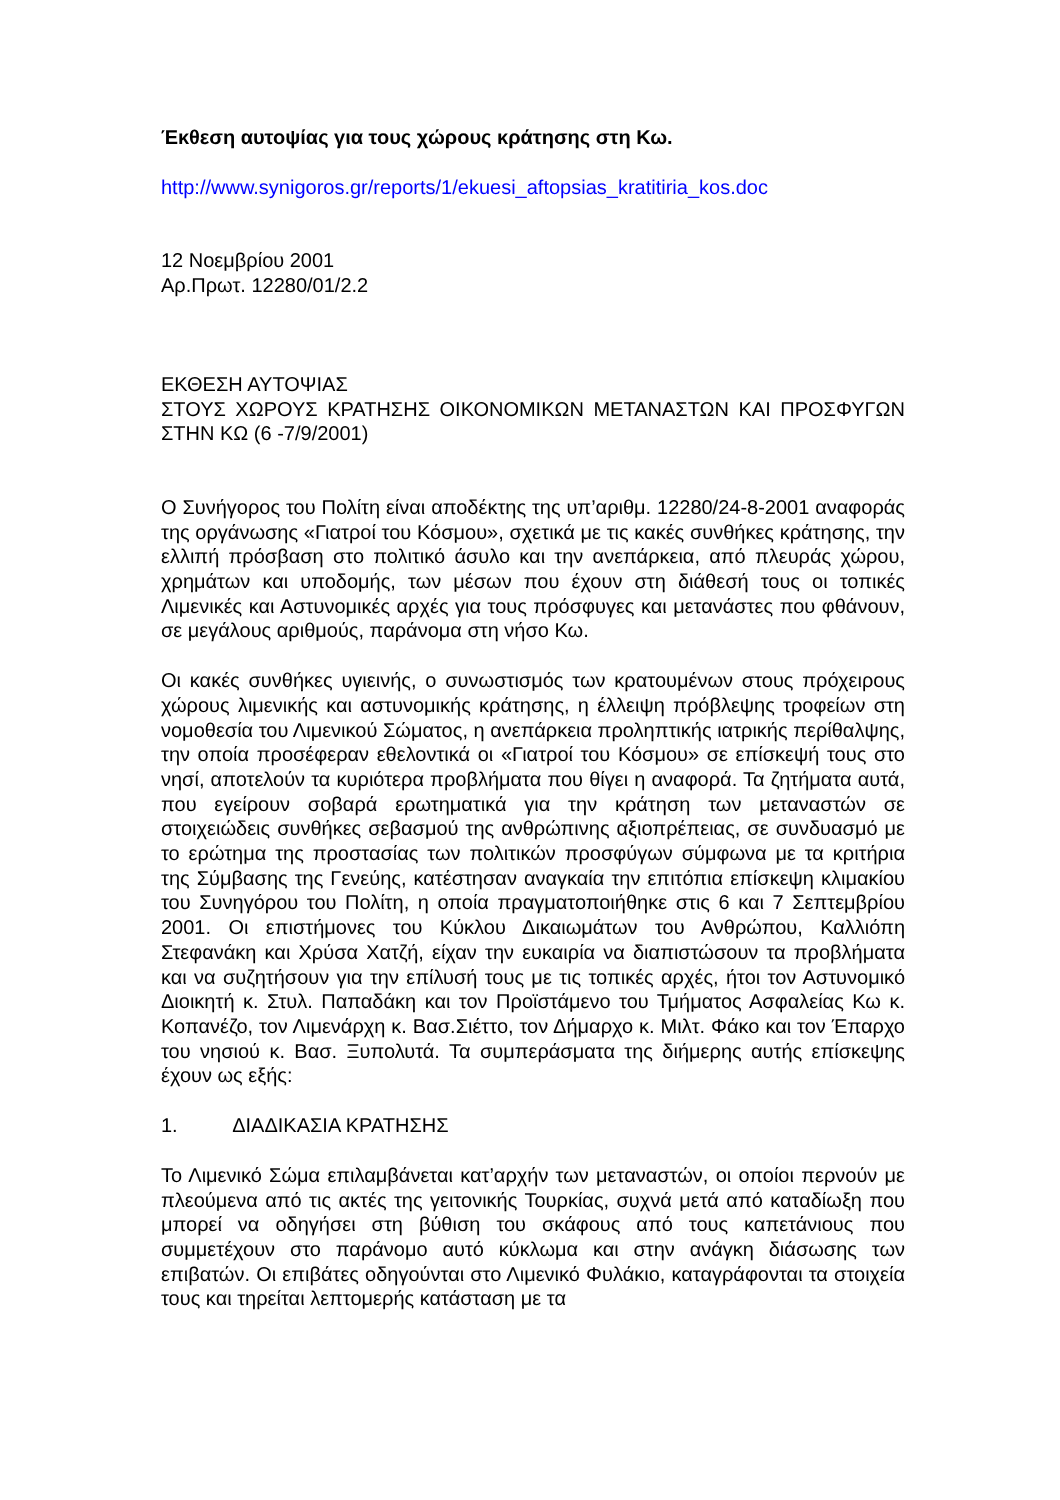Έκθεση αυτοψίας για τους χώρους κράτησης στη Κω.
http://www.synigoros.gr/reports/1/ekuesi_aftopsias_kratitiria_kos.doc
12 Νοεμβρίου 2001
Αρ.Πρωτ. 12280/01/2.2
ΕΚΘΕΣΗ ΑΥΤΟΨΙΑΣ
ΣΤΟΥΣ ΧΩΡΟΥΣ ΚΡΑΤΗΣΗΣ ΟΙΚΟΝΟΜΙΚΩΝ ΜΕΤΑΝΑΣΤΩΝ ΚΑΙ ΠΡΟΣΦΥΓΩΝ ΣΤΗΝ ΚΩ (6 -7/9/2001)
Ο Συνήγορος του Πολίτη είναι αποδέκτης της υπ’αριθμ. 12280/24-8-2001 αναφοράς της οργάνωσης «Γιατροί του Κόσμου», σχετικά με τις κακές συνθήκες κράτησης, την ελλιπή πρόσβαση στο πολιτικό άσυλο και την ανεπάρκεια, από πλευράς χώρου, χρημάτων και υποδομής, των μέσων που έχουν στη διάθεσή τους οι τοπικές Λιμενικές και Αστυνομικές αρχές για τους πρόσφυγες και μετανάστες που φθάνουν, σε μεγάλους αριθμούς, παράνομα στη νήσο Κω.
Οι κακές συνθήκες υγιεινής, ο συνωστισμός των κρατουμένων στους πρόχειρους χώρους λιμενικής και αστυνομικής κράτησης, η έλλειψη πρόβλεψης τροφείων στη νομοθεσία του Λιμενικού Σώματος, η ανεπάρκεια προληπτικής ιατρικής περίθαλψης, την οποία προσέφεραν εθελοντικά οι «Γιατροί του Κόσμου» σε επίσκεψή τους στο νησί, αποτελούν τα κυριότερα προβλήματα που θίγει η αναφορά. Τα ζητήματα αυτά, που εγείρουν σοβαρά ερωτηματικά για την κράτηση των μεταναστών σε στοιχειώδεις συνθήκες σεβασμού της ανθρώπινης αξιοπρέπειας, σε συνδυασμό με το ερώτημα της προστασίας των πολιτικών προσφύγων σύμφωνα με τα κριτήρια της Σύμβασης της Γενεύης, κατέστησαν αναγκαία την επιτόπια επίσκεψη κλιμακίου του Συνηγόρου του Πολίτη, η οποία πραγματοποιήθηκε στις 6 και 7 Σεπτεμβρίου 2001. Οι επιστήμονες του Κύκλου Δικαιωμάτων του Ανθρώπου, Καλλιόπη Στεφανάκη και Χρύσα Χατζή, είχαν την ευκαιρία να διαπιστώσουν τα προβλήματα και να συζητήσουν για την επίλυσή τους με τις τοπικές αρχές, ήτοι τον Αστυνομικό Διοικητή κ. Στυλ. Παπαδάκη και τον Προϊστάμενο του Τμήματος Ασφαλείας Κω κ. Κοπανέζο, τον Λιμενάρχη κ. Βασ.Σιέττο, τον Δήμαρχο κ. Μιλτ. Φάκο και τον Έπαρχο του νησιού κ. Βασ. Ξυπολυτά. Τα συμπεράσματα της διήμερης αυτής επίσκεψης έχουν ως εξής:
1. ΔΙΑΔΙΚΑΣΙΑ ΚΡΑΤΗΣΗΣ
Το Λιμενικό Σώμα επιλαμβάνεται κατ’αρχήν των μεταναστών, οι οποίοι περνούν με πλεούμενα από τις ακτές της γειτονικής Τουρκίας, συχνά μετά από καταδίωξη που μπορεί να οδηγήσει στη βύθιση του σκάφους από τους καπετάνιους που συμμετέχουν στο παράνομο αυτό κύκλωμα και στην ανάγκη διάσωσης των επιβατών. Οι επιβάτες οδηγούνται στο Λιμενικό Φυλάκιο, καταγράφονται τα στοιχεία τους και τηρείται λεπτομερής κατάσταση με τα